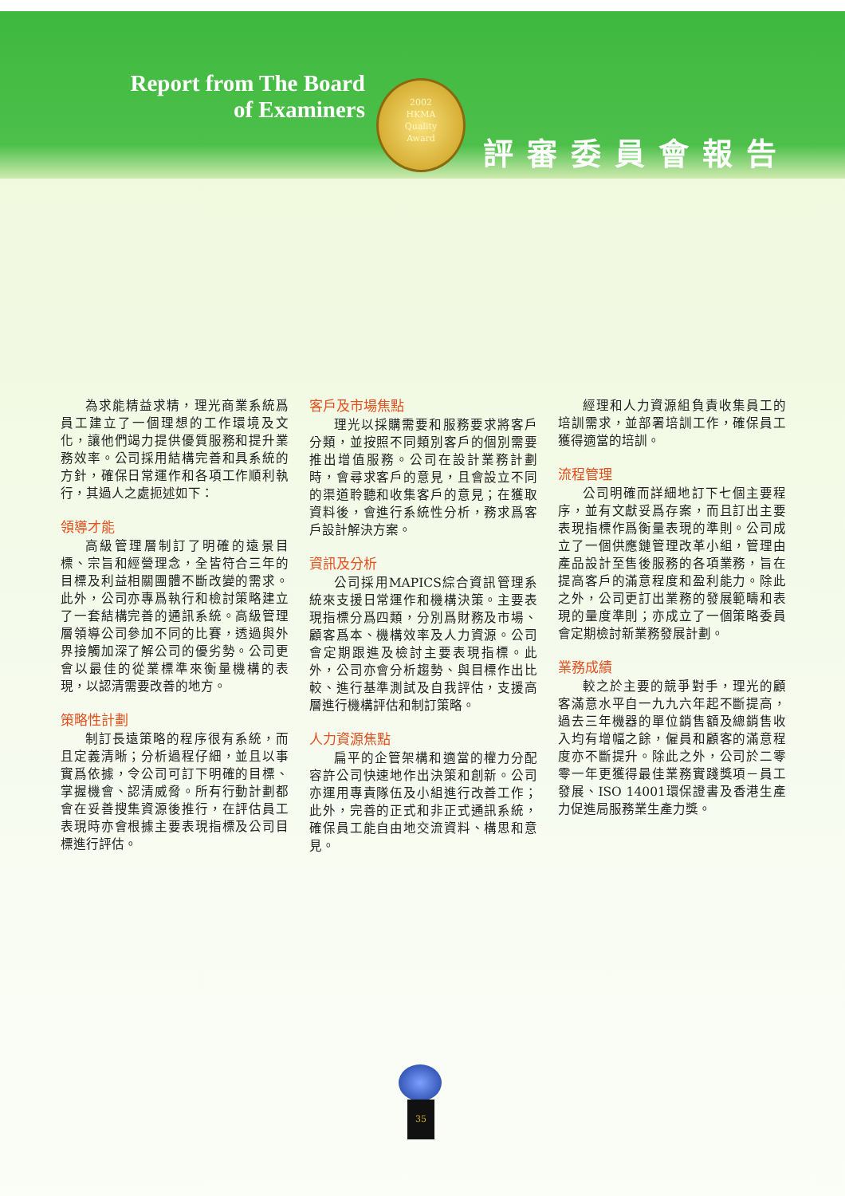Report from The Board of Examiners
2002
HKMA
Quality
Award
評審委員會報告
為求能精益求精，理光商業系統爲員工建立了一個理想的工作環境及文化，讓他們竭力提供優質服務和提升業務效率。公司採用結構完善和具系統的方針，確保日常運作和各項工作順利執行，其過人之處扼述如下：
領導才能
高級管理層制訂了明確的遠景目標、宗旨和經營理念，全皆符合三年的目標及利益相關團體不斷改變的需求。此外，公司亦專爲執行和檢討策略建立了一套結構完善的通訊系統。高級管理層領導公司參加不同的比賽，透過與外界接觸加深了解公司的優劣勢。公司更會以最佳的從業標準來衡量機構的表現，以認清需要改善的地方。
策略性計劃
制訂長遠策略的程序很有系統，而且定義清晰；分析過程仔細，並且以事實爲依據，令公司可訂下明確的目標、掌握機會、認清威脅。所有行動計劃都會在妥善搜集資源後推行，在評估員工表現時亦會根據主要表現指標及公司目標進行評估。
客戶及市場焦點
理光以採購需要和服務要求將客戶分類，並按照不同類別客戶的個別需要推出增值服務。公司在設計業務計劃時，會尋求客戶的意見，且會設立不同的渠道聆聽和收集客戶的意見；在獲取資料後，會進行系統性分析，務求爲客戶設計解決方案。
資訊及分析
公司採用MAPICS綜合資訊管理系統來支援日常運作和機構決策。主要表現指標分爲四類，分別爲財務及市場、顧客爲本、機構效率及人力資源。公司會定期跟進及檢討主要表現指標。此外，公司亦會分析趨勢、與目標作出比較、進行基準測試及自我評估，支援高層進行機構評估和制訂策略。
人力資源焦點
扁平的企管架構和適當的權力分配容許公司快速地作出決策和創新。公司亦運用專責隊伍及小組進行改善工作；此外，完善的正式和非正式通訊系統，確保員工能自由地交流資料、構思和意見。
經理和人力資源組負責收集員工的培訓需求，並部署培訓工作，確保員工獲得適當的培訓。
流程管理
公司明確而詳細地訂下七個主要程序，並有文獻妥爲存案，而且訂出主要表現指標作爲衡量表現的準則。公司成立了一個供應鏈管理改革小組，管理由產品設計至售後服務的各項業務，旨在提高客戶的滿意程度和盈利能力。除此之外，公司更訂出業務的發展範疇和表現的量度準則；亦成立了一個策略委員會定期檢討新業務發展計劃。
業務成績
較之於主要的競爭對手，理光的顧客滿意水平自一九九六年起不斷提高，過去三年機器的單位銷售額及總銷售收入均有增幅之餘，僱員和顧客的滿意程度亦不斷提升。除此之外，公司於二零零一年更獲得最佳業務實踐獎項－員工發展、ISO 14001環保證書及香港生產力促進局服務業生產力獎。
35